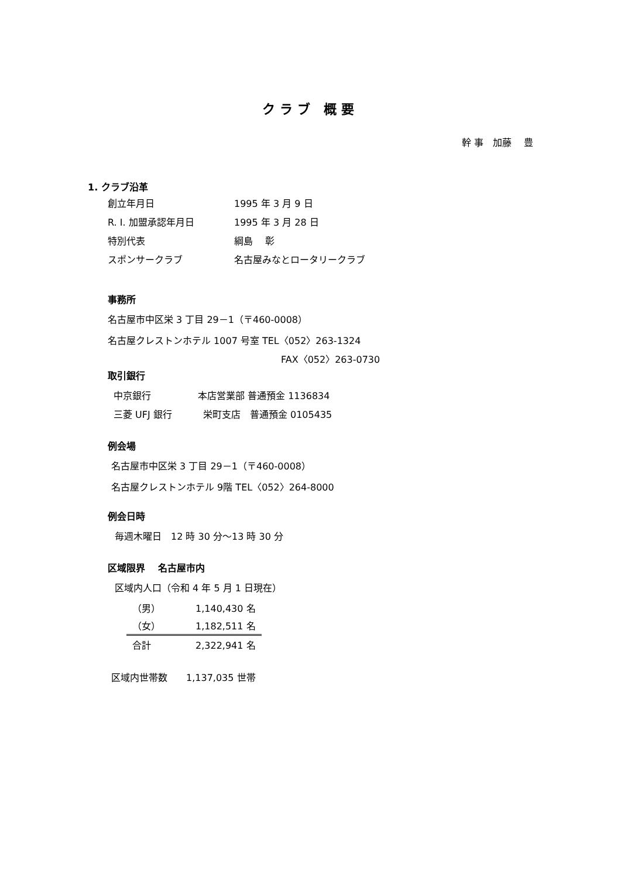クラブ 概要
幹 事　加藤　 豊
1. クラブ沿革
創立年月日 1995 年 3 月 9 日
R. I. 加盟承認年月日 1995 年 3 月 28 日
特別代表 綱島　 彰
スポンサークラブ 名古屋みなとロータリークラブ
事務所
名古屋市中区栄 3 丁目 29－1（〒460-0008）
名古屋クレストンホテル 1007 号室 TEL〈052〉263-1324
FAX〈052〉263-0730
取引銀行
中京銀行　　　　　本店営業部 普通預金 1136834
三菱 UFJ 銀行　　　 栄町支店　普通預金 0105435
例会場
名古屋市中区栄 3 丁目 29－1（〒460-0008）
名古屋クレストンホテル 9階 TEL〈052〉264-8000
例会日時
毎週木曜日　12 時 30 分～13 時 30 分
区域限界　 名古屋市内
区域内人口（令和 4 年 5 月 1 日現在）
| （男） | 1,140,430 名 |
| （女） | 1,182,511 名 |
| 合計 | 2,322,941 名 |
区域内世帯数　　1,137,035 世帯